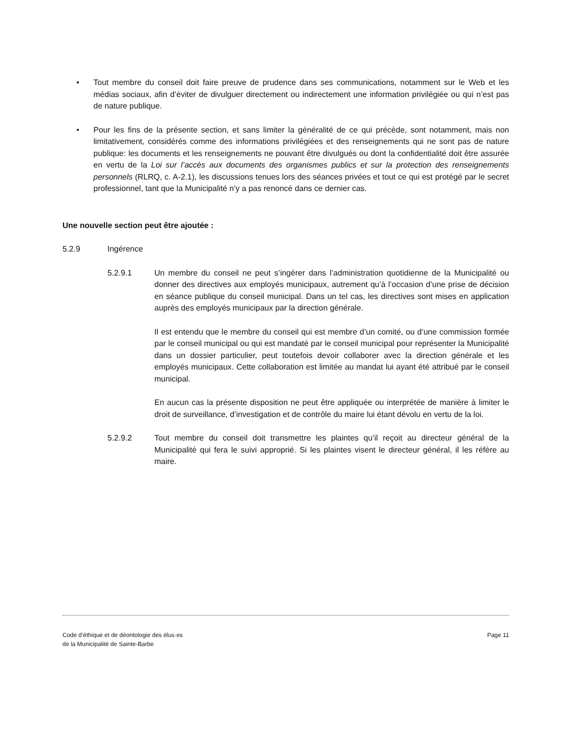• Tout membre du conseil doit faire preuve de prudence dans ses communications, notamment sur le Web et les médias sociaux, afin d’éviter de divulguer directement ou indirectement une information privilégiée ou qui n’est pas de nature publique.
• Pour les fins de la présente section, et sans limiter la généralité de ce qui précède, sont notamment, mais non limitativement, considérés comme des informations privilégiées et des renseignements qui ne sont pas de nature publique: les documents et les renseignements ne pouvant être divulgués ou dont la confidentialité doit être assurée en vertu de la Loi sur l’accès aux documents des organismes publics et sur la protection des renseignements personnels (RLRQ, c. A-2.1), les discussions tenues lors des séances privées et tout ce qui est protégé par le secret professionnel, tant que la Municipalité n’y a pas renoncé dans ce dernier cas.
Une nouvelle section peut être ajoutée :
5.2.9 Ingérence
5.2.9.1 Un membre du conseil ne peut s’ingérer dans l’administration quotidienne de la Municipalité ou donner des directives aux employés municipaux, autrement qu’à l’occasion d’une prise de décision en séance publique du conseil municipal. Dans un tel cas, les directives sont mises en application auprès des employés municipaux par la direction générale.
Il est entendu que le membre du conseil qui est membre d’un comité, ou d’une commission formée par le conseil municipal ou qui est mandaté par le conseil municipal pour représenter la Municipalité dans un dossier particulier, peut toutefois devoir collaborer avec la direction générale et les employés municipaux. Cette collaboration est limitée au mandat lui ayant été attribué par le conseil municipal.
En aucun cas la présente disposition ne peut être appliquée ou interprétée de manière à limiter le droit de surveillance, d’investigation et de contrôle du maire lui étant dévolu en vertu de la loi.
5.2.9.2 Tout membre du conseil doit transmettre les plaintes qu’il reçoit au directeur général de la Municipalité qui fera le suivi approprié. Si les plaintes visent le directeur général, il les réfère au maire.
Code d’éthique et de déontologie des élus·es
de la Municipalité de Sainte-Barbe
Page 11